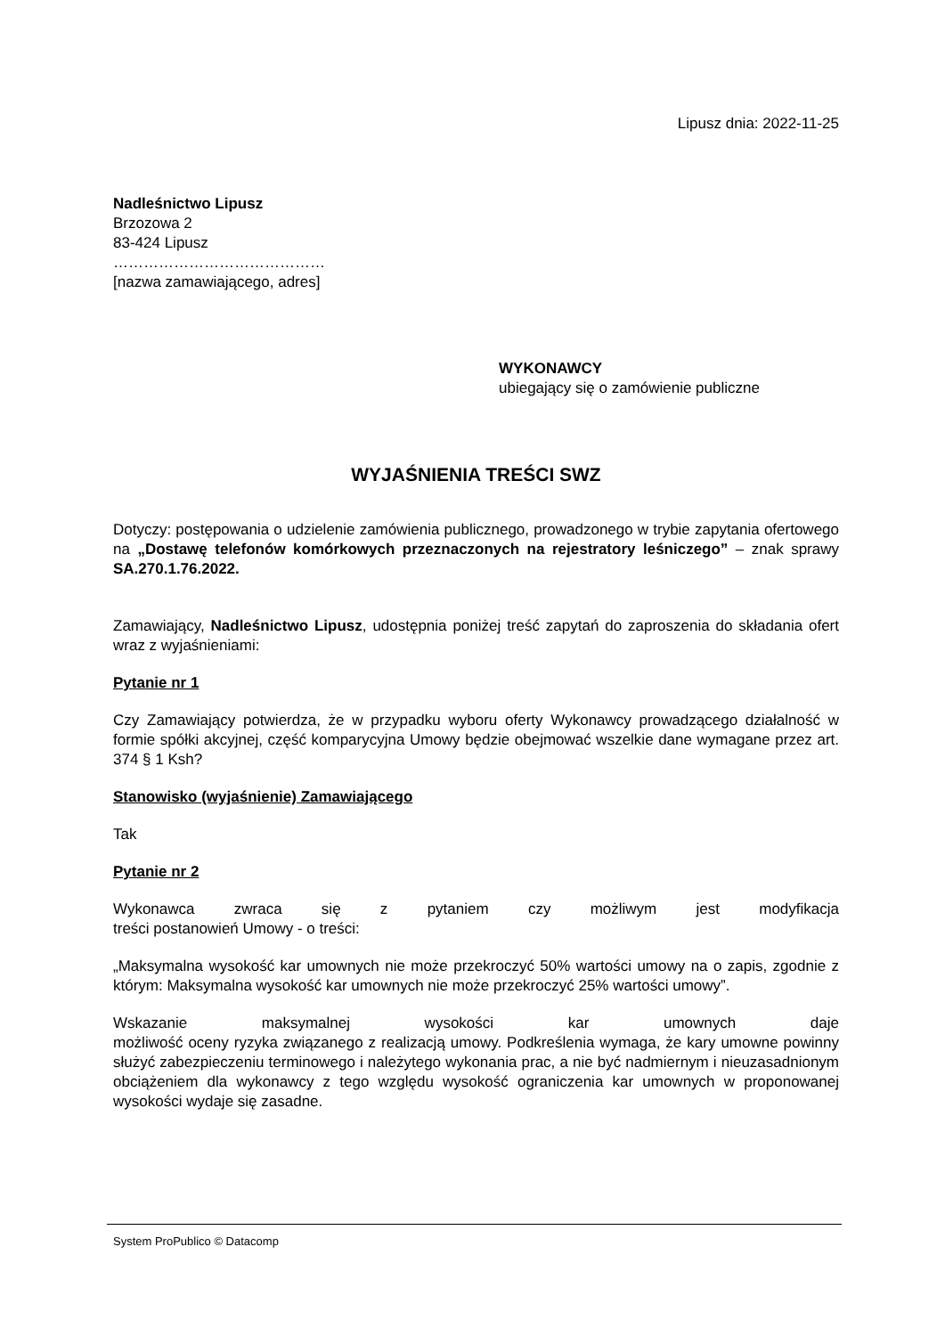Lipusz dnia: 2022-11-25
Nadleśnictwo Lipusz
Brzozowa 2
83-424 Lipusz
……………………………………
[nazwa zamawiającego, adres]
WYKONAWCY
ubiegający się o zamówienie publiczne
WYJAŚNIENIA TREŚCI SWZ
Dotyczy: postępowania o udzielenie zamówienia publicznego, prowadzonego w trybie zapytania ofertowego na „Dostawę telefonów komórkowych przeznaczonych na rejestratory leśniczego” – znak sprawy SA.270.1.76.2022.
Zamawiający, Nadleśnictwo Lipusz, udostępnia poniżej treść zapytań do zaproszenia do składania ofert wraz z wyjaśnieniami:
Pytanie nr 1
Czy Zamawiający potwierdza, że w przypadku wyboru oferty Wykonawcy prowadzącego działalność w formie spółki akcyjnej, część komparycyjna Umowy będzie obejmować wszelkie dane wymagane przez art. 374 § 1 Ksh?
Stanowisko (wyjaśnienie) Zamawiającego
Tak
Pytanie nr 2
Wykonawca zwraca się z pytaniem czy możliwym jest modyfikacja
treści postanowień Umowy - o treści:
„Maksymalna wysokość kar umownych nie może przekroczyć 50% wartości umowy na o zapis, zgodnie z którym: Maksymalna wysokość kar umownych nie może przekroczyć 25% wartości umowy”.
Wskazanie maksymalnej wysokości kar umownych daje
możliwość oceny ryzyka związanego z realizacją umowy. Podkreślenia wymaga, że kary umowne powinny służyć zabezpieczeniu terminowego i należytego wykonania prac, a nie być nadmiernym i nieuzasadnionym obciążeniem dla wykonawcy z tego względu wysokość ograniczenia kar umownych w proponowanej wysokości wydaje się zasadne.
System ProPublico © Datacomp